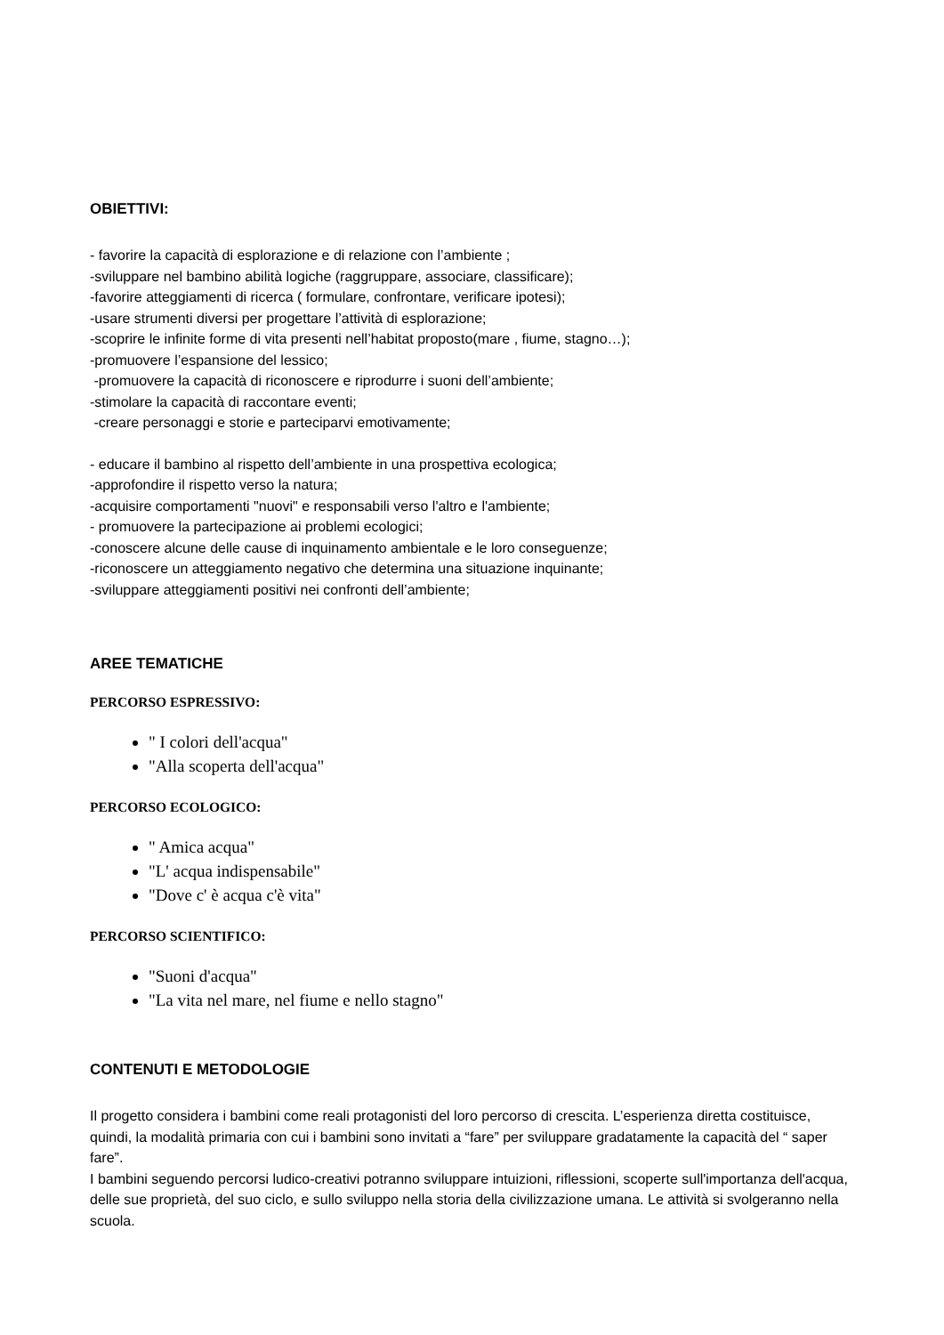OBIETTIVI:
- favorire la capacità di esplorazione e di relazione con l’ambiente ;
-sviluppare nel bambino abilità logiche (raggruppare, associare, classificare);
-favorire atteggiamenti di ricerca ( formulare, confrontare, verificare ipotesi);
-usare strumenti diversi per progettare l’attività di esplorazione;
-scoprire le infinite forme di vita presenti nell’habitat proposto(mare , fiume, stagno…);
-promuovere l’espansione del lessico;
-promuovere la capacità di riconoscere e riprodurre i suoni dell’ambiente;
-stimolare la capacità di raccontare eventi;
-creare personaggi e storie e parteciparvi emotivamente;
- educare il bambino al rispetto dell’ambiente in una prospettiva ecologica;
-approfondire il rispetto verso la natura;
-acquisire comportamenti "nuovi" e responsabili verso l'altro e l'ambiente;
- promuovere la partecipazione ai problemi ecologici;
-conoscere alcune delle cause di inquinamento ambientale e le loro conseguenze;
-riconoscere un atteggiamento negativo che determina una situazione inquinante;
-sviluppare atteggiamenti positivi nei confronti dell’ambiente;
AREE TEMATICHE
PERCORSO ESPRESSIVO:
" I colori dell'acqua"
"Alla scoperta dell'acqua"
PERCORSO ECOLOGICO:
" Amica acqua"
"L' acqua indispensabile"
"Dove c' è acqua c'è vita"
PERCORSO SCIENTIFICO:
"Suoni d'acqua"
"La vita nel mare, nel fiume e nello stagno"
CONTENUTI E METODOLOGIE
Il progetto considera i bambini come reali protagonisti del loro percorso di crescita. L’esperienza diretta costituisce, quindi, la modalità primaria con cui i bambini sono invitati a “fare” per sviluppare gradatamente la capacità del “ saper fare”.
I bambini seguendo percorsi ludico-creativi potranno sviluppare intuizioni, riflessioni, scoperte sull'importanza dell'acqua, delle sue proprietà, del suo ciclo, e sullo sviluppo nella storia della civilizzazione umana. Le attività si svolgeranno nella scuola.